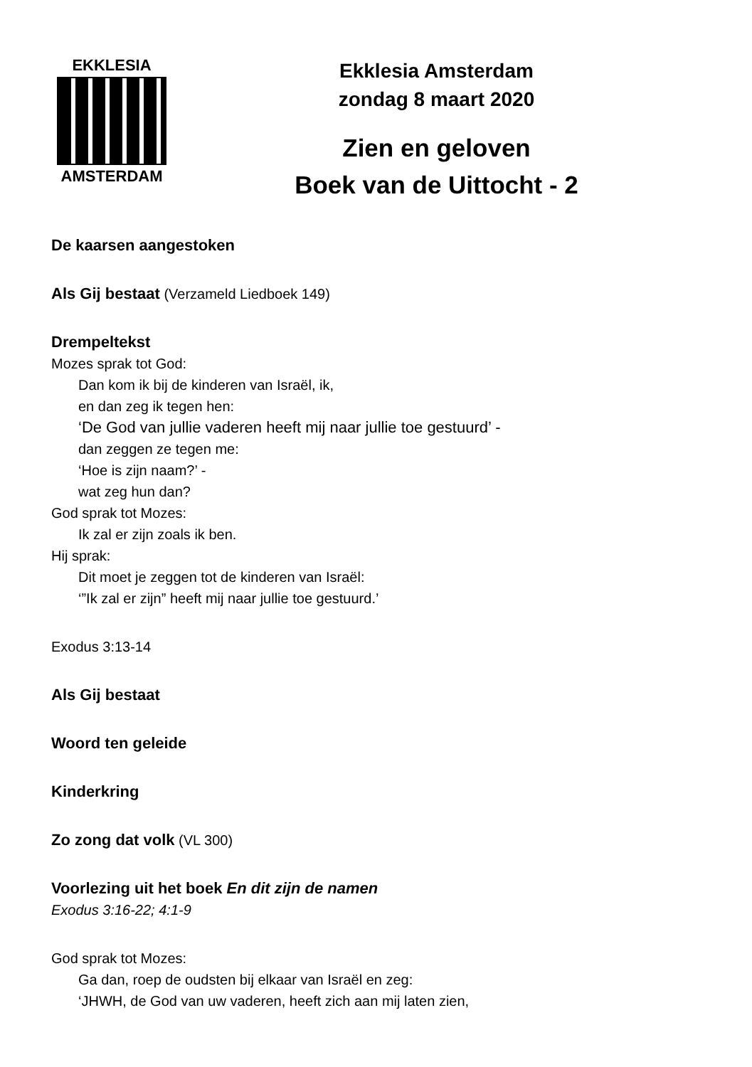EKKLESIA
AMSTERDAM
Ekklesia Amsterdam
zondag 8 maart 2020
Zien en geloven
Boek van de Uittocht - 2
De kaarsen aangestoken
Als Gij bestaat (Verzameld Liedboek 149)
Drempeltekst
Mozes sprak tot God:
Dan kom ik bij de kinderen van Israël, ik,
en dan zeg ik tegen hen:
‘De God van jullie vaderen heeft mij naar jullie toe gestuurd’ -
dan zeggen ze tegen me:
‘Hoe is zijn naam?’ -
wat zeg hun dan?
God sprak tot Mozes:
Ik zal er zijn zoals ik ben.
Hij sprak:
Dit moet je zeggen tot de kinderen van Israël:
‘”Ik zal er zijn” heeft mij naar jullie toe gestuurd.’
Exodus 3:13-14
Als Gij bestaat
Woord ten geleide
Kinderkring
Zo zong dat volk (VL 300)
Voorlezing uit het boek En dit zijn de namen
Exodus 3:16-22; 4:1-9
God sprak tot Mozes:
Ga dan, roep de oudsten bij elkaar van Israël en zeg:
‘JHWH, de God van uw vaderen, heeft zich aan mij laten zien,